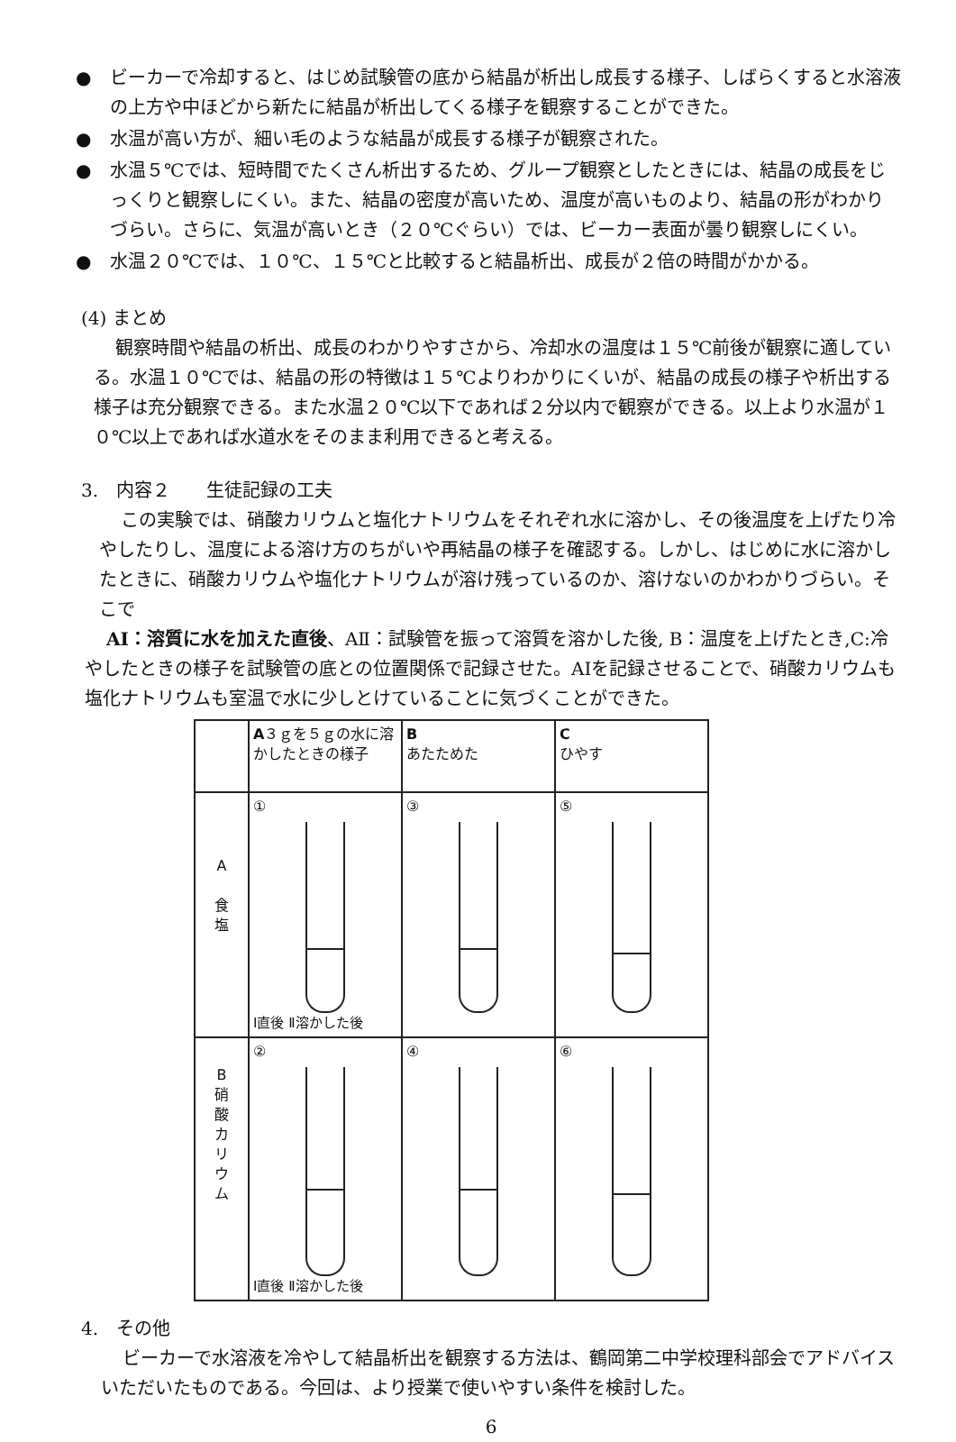● ビーカーで冷却すると、はじめ試験管の底から結晶が析出し成長する様子、しばらくすると水溶液の上方や中ほどから新たに結晶が析出してくる様子を観察することができた。
● 水温が高い方が、細い毛のような結晶が成長する様子が観察された。
● 水温５℃では、短時間でたくさん析出するため、グループ観察としたときには、結晶の成長をじっくりと観察しにくい。また、結晶の密度が高いため、温度が高いものより、結晶の形がわかりづらい。さらに、気温が高いとき（２０℃ぐらい）では、ビーカー表面が曇り観察しにくい。
● 水温２０℃では、１０℃、１５℃と比較すると結晶析出、成長が２倍の時間がかかる。
(4) まとめ
観察時間や結晶の析出、成長のわかりやすさから、冷却水の温度は１５℃前後が観察に適している。水温１０℃では、結晶の形の特徴は１５℃よりわかりにくいが、結晶の成長の様子や析出する様子は充分観察できる。また水温２０℃以下であれば２分以内で観察ができる。以上より水温が１０℃以上であれば水道水をそのまま利用できると考える。
3.　内容２　　生徒記録の工夫
この実験では、硝酸カリウムと塩化ナトリウムをそれぞれ水に溶かし、その後温度を上げたり冷やしたりし、温度による溶け方のちがいや再結晶の様子を確認する。しかし、はじめに水に溶かしたときに、硝酸カリウムや塩化ナトリウムが溶け残っているのか、溶けないのかわかりづらい。そこで
AⅠ：溶質に水を加えた直後、AⅡ：試験管を振って溶質を溶かした後, B：温度を上げたとき,C:冷やしたときの様子を試験管の底との位置関係で記録させた。AⅠを記録させることで、硝酸カリウムも塩化ナトリウムも室温で水に少しとけていることに気づくことができた。
| | A ３ｇを５ｇの水に溶かしたときの様子 | B あたためた | C ひやす |
| A 食 塩 | ① Ⅰ直後 Ⅱ溶かした後 | ③ | ⑤ |
| B 硝 酸 カ リ ウ ム | ② Ⅰ直後 Ⅱ溶かした後 | ④ | ⑥ |
4.　その他
ビーカーで水溶液を冷やして結晶析出を観察する方法は、鶴岡第二中学校理科部会でアドバイスいただいたものである。今回は、より授業で使いやすい条件を検討した。
6